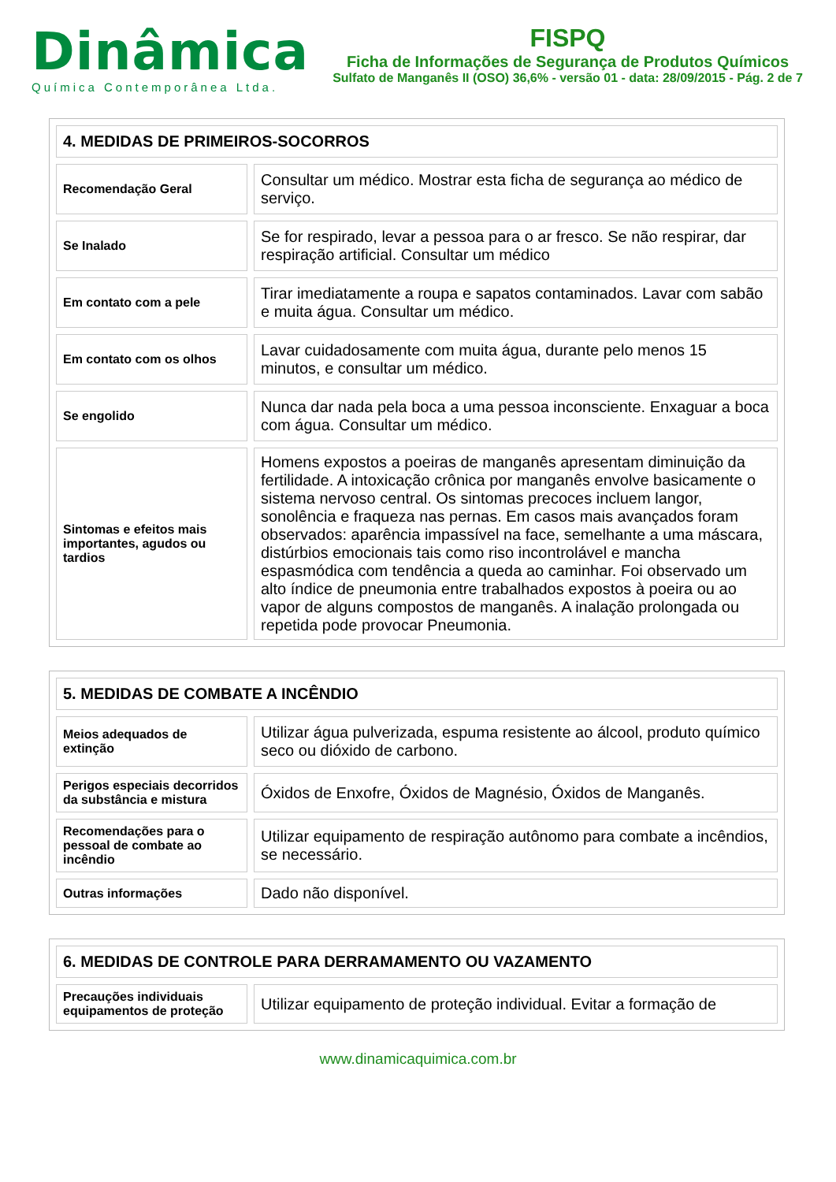Dinâmica
Química Contemporânea Ltda.
FISPQ
Ficha de Informações de Segurança de Produtos Químicos
Sulfato de Manganês II (OSO) 36,6% - versão 01 - data: 28/09/2015 - Pág. 2 de 7
| 4. MEDIDAS DE PRIMEIROS-SOCORROS | |
| Recomendação Geral | Consultar um médico. Mostrar esta ficha de segurança ao médico de serviço. |
| Se Inalado | Se for respirado, levar a pessoa para o ar fresco. Se não respirar, dar respiração artificial. Consultar um médico |
| Em contato com a pele | Tirar imediatamente a roupa e sapatos contaminados. Lavar com sabão e muita água. Consultar um médico. |
| Em contato com os olhos | Lavar cuidadosamente com muita água, durante pelo menos 15 minutos, e consultar um médico. |
| Se engolido | Nunca dar nada pela boca a uma pessoa inconsciente. Enxaguar a boca com água. Consultar um médico. |
| Sintomas e efeitos mais importantes, agudos ou tardios | Homens expostos a poeiras de manganês apresentam diminuição da fertilidade. A intoxicação crônica por manganês envolve basicamente o sistema nervoso central. Os sintomas precoces incluem langor, sonolência e fraqueza nas pernas. Em casos mais avançados foram observados: aparência impassível na face, semelhante a uma máscara, distúrbios emocionais tais como riso incontrolável e mancha espasmódica com tendência a queda ao caminhar. Foi observado um alto índice de pneumonia entre trabalhados expostos à poeira ou ao vapor de alguns compostos de manganês. A inalação prolongada ou repetida pode provocar Pneumonia. |
| 5. MEDIDAS DE COMBATE A INCÊNDIO | |
| Meios adequados de extinção | Utilizar água pulverizada, espuma resistente ao álcool, produto químico seco ou dióxido de carbono. |
| Perigos especiais decorridos da substância e mistura | Óxidos de Enxofre, Óxidos de Magnésio, Óxidos de Manganês. |
| Recomendações para o pessoal de combate ao incêndio | Utilizar equipamento de respiração autônomo para combate a incêndios, se necessário. |
| Outras informações | Dado não disponível. |
| 6. MEDIDAS DE CONTROLE PARA DERRAMAMENTO OU VAZAMENTO | |
| Precauções individuais equipamentos de proteção | Utilizar equipamento de proteção individual. Evitar a formação de |
www.dinamicaquimica.com.br